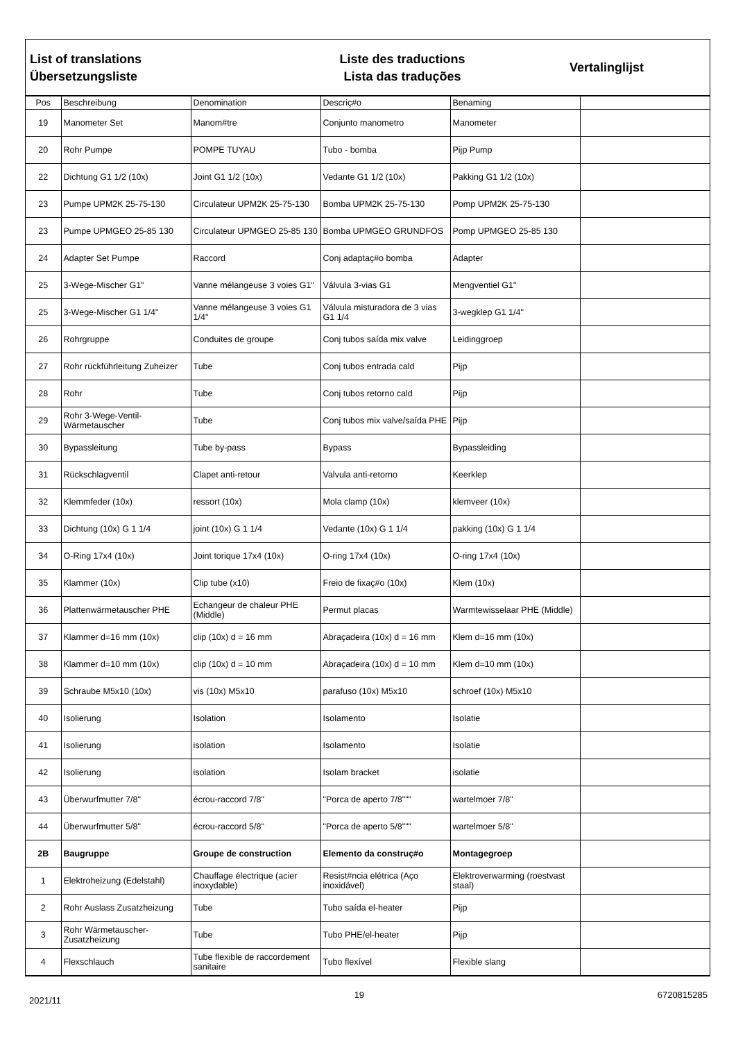List of translations
Übersetzungsliste
Liste des traductions
Lista das traduções
Vertalinglijst
| Pos | Beschreibung | Denomination | Descriç#o | Benaming | |
| --- | --- | --- | --- | --- | --- |
| 19 | Manometer Set | Manom#tre | Conjunto manometro | Manometer | |
| 20 | Rohr Pumpe | POMPE TUYAU | Tubo - bomba | Pijp Pump | |
| 22 | Dichtung G1 1/2 (10x) | Joint G1 1/2 (10x) | Vedante G1 1/2 (10x) | Pakking G1 1/2 (10x) | |
| 23 | Pumpe UPM2K 25-75-130 | Circulateur UPM2K 25-75-130 | Bomba UPM2K 25-75-130 | Pomp UPM2K 25-75-130 | |
| 23 | Pumpe UPMGEO 25-85 130 | Circulateur UPMGEO 25-85 130 | Bomba UPMGEO GRUNDFOS | Pomp UPMGEO 25-85 130 | |
| 24 | Adapter Set Pumpe | Raccord | Conj adaptaç#o bomba | Adapter | |
| 25 | 3-Wege-Mischer G1" | Vanne mélangeuse 3 voies G1" | Válvula 3-vias G1 | Mengventiel G1" | |
| 25 | 3-Wege-Mischer G1 1/4" | Vanne mélangeuse 3 voies G1 1/4" | Válvula misturadora de 3 vias G1 1/4 | 3-wegklep G1 1/4" | |
| 26 | Rohrgruppe | Conduites de groupe | Conj tubos saída mix valve | Leidinggroep | |
| 27 | Rohr rückführleitung Zuheizer | Tube | Conj tubos entrada cald | Pijp | |
| 28 | Rohr | Tube | Conj tubos retorno cald | Pijp | |
| 29 | Rohr 3-Wege-Ventil-Wärmetauscher | Tube | Conj tubos mix valve/saída PHE | Pijp | |
| 30 | Bypassleitung | Tube by-pass | Bypass | Bypassleiding | |
| 31 | Rückschlagventil | Clapet anti-retour | Valvula anti-retorno | Keerklep | |
| 32 | Klemmfeder (10x) | ressort (10x) | Mola clamp (10x) | klemveer (10x) | |
| 33 | Dichtung (10x) G 1 1/4 | joint (10x) G 1 1/4 | Vedante (10x) G 1 1/4 | pakking (10x) G 1 1/4 | |
| 34 | O-Ring 17x4 (10x) | Joint torique 17x4 (10x) | O-ring 17x4 (10x) | O-ring 17x4 (10x) | |
| 35 | Klammer (10x) | Clip tube (x10) | Freio de fixaç#o (10x) | Klem (10x) | |
| 36 | Plattenwärmetauscher PHE | Echangeur de chaleur PHE (Middle) | Permut placas | Warmtewisselaar PHE (Middle) | |
| 37 | Klammer d=16 mm (10x) | clip (10x) d = 16 mm | Abraçadeira (10x) d = 16 mm | Klem d=16 mm (10x) | |
| 38 | Klammer d=10 mm (10x) | clip (10x) d = 10 mm | Abraçadeira (10x) d = 10 mm | Klem d=10 mm (10x) | |
| 39 | Schraube M5x10 (10x) | vis (10x) M5x10 | parafuso (10x) M5x10 | schroef (10x) M5x10 | |
| 40 | Isolierung | Isolation | Isolamento | Isolatie | |
| 41 | Isolierung | isolation | Isolamento | Isolatie | |
| 42 | Isolierung | isolation | Isolam bracket | isolatie | |
| 43 | Überwurfmutter 7/8" | écrou-raccord 7/8" | "Porca de aperto 7/8""" | wartelmoer 7/8" | |
| 44 | Überwurfmutter 5/8" | écrou-raccord 5/8" | "Porca de aperto 5/8""" | wartelmoer 5/8" | |
| 2B | Baugruppe | Groupe de construction | Elemento da construç#o | Montagegroep | |
| 1 | Elektroheizung (Edelstahl) | Chauffage électrique (acier inoxydable) | Resist#ncia elétrica (Aço inoxidável) | Elektroverwarming (roestvast staal) | |
| 2 | Rohr Auslass Zusatzheizung | Tube | Tubo saída el-heater | Pijp | |
| 3 | Rohr Wärmetauscher-Zusatzheizung | Tube | Tubo PHE/el-heater | Pijp | |
| 4 | Flexschlauch | Tube flexible de raccordement sanitaire | Tubo flexível | Flexible slang | |
2021/11 19 6720815285